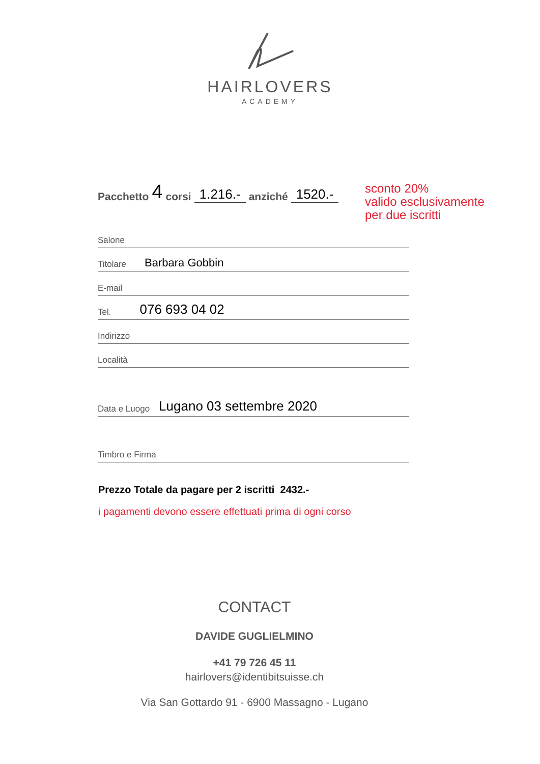HAIRLOVERS
ACADEMY
Pacchetto 4 corsi 1.216.- anziché 1520.-
sconto 20%
valido esclusivamente
per due iscritti
Salone
Titolare Barbara Gobbin
E-mail
Tel. 076 693 04 02
Indirizzo
Località
Data e Luogo Lugano 03 settembre 2020
Timbro e Firma
Prezzo Totale da pagare per 2 iscritti 2432.-
i pagamenti devono essere effettuati prima di ogni corso
CONTACT
DAVIDE GUGLIELMINO
+41 79 726 45 11
hairlovers@identibitsuisse.ch
Via San Gottardo 91 - 6900 Massagno - Lugano